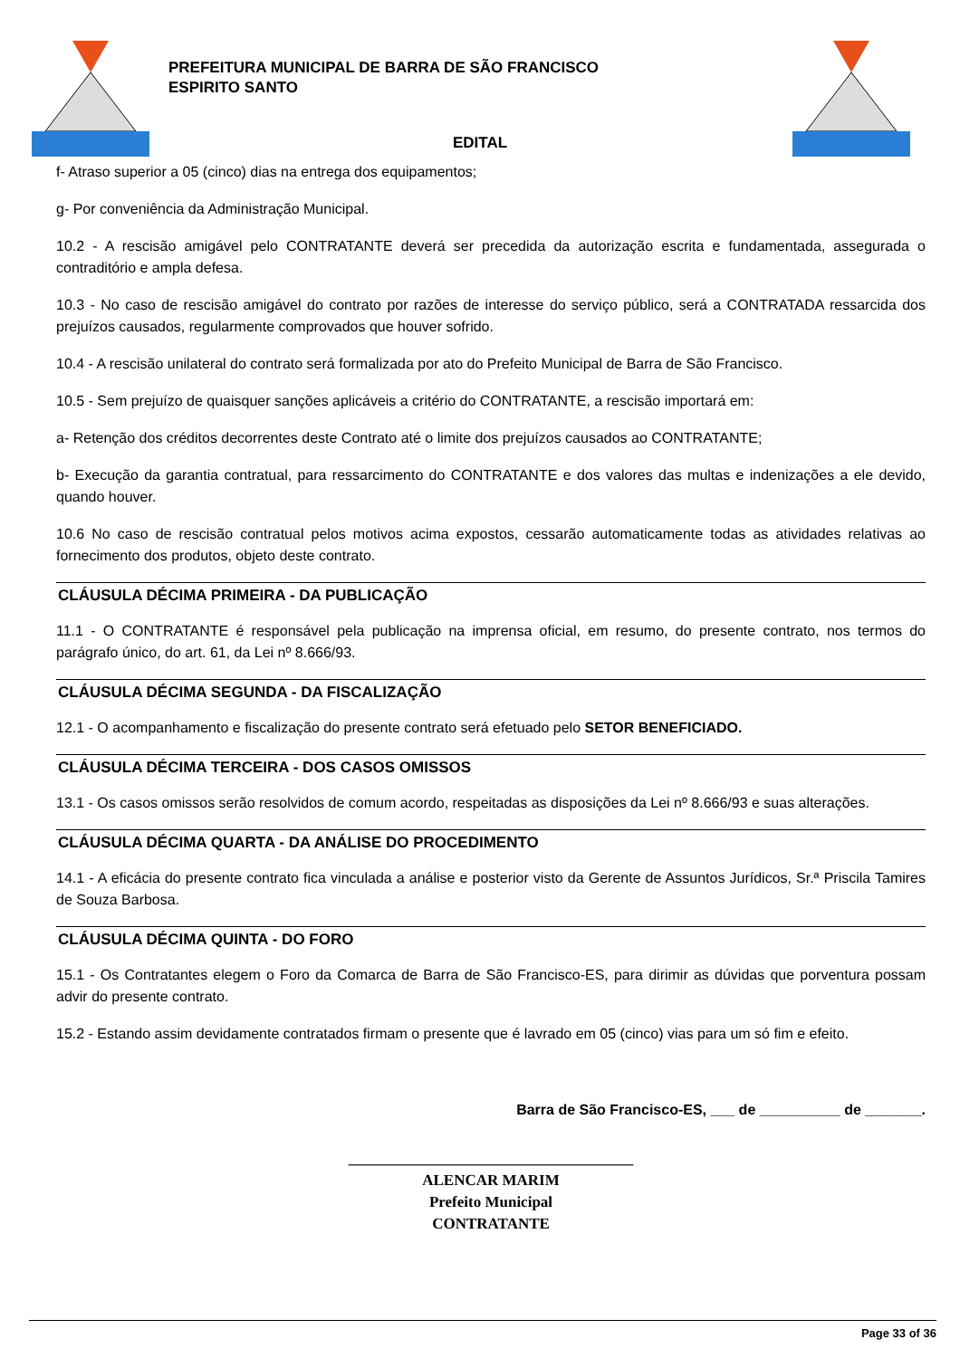PREFEITURA MUNICIPAL DE BARRA DE SÃO FRANCISCO
ESPIRITO SANTO
EDITAL
f- Atraso superior a 05 (cinco) dias na entrega dos equipamentos;
g- Por conveniência da Administração Municipal.
10.2 - A rescisão amigável pelo CONTRATANTE deverá ser precedida da autorização escrita e fundamentada, assegurada o contraditório e ampla defesa.
10.3 - No caso de rescisão amigável do contrato por razões de interesse do serviço público, será a CONTRATADA ressarcida dos prejuízos causados, regularmente comprovados que houver sofrido.
10.4 - A rescisão unilateral do contrato será formalizada por ato do Prefeito Municipal de Barra de São Francisco.
10.5 - Sem prejuízo de quaisquer sanções aplicáveis a critério do CONTRATANTE, a rescisão importará em:
a- Retenção dos créditos decorrentes deste Contrato até o limite dos prejuízos causados ao CONTRATANTE;
b- Execução da garantia contratual, para ressarcimento do CONTRATANTE e dos valores das multas e indenizações a ele devido, quando houver.
10.6 No caso de rescisão contratual pelos motivos acima expostos, cessarão automaticamente todas as atividades relativas ao fornecimento dos produtos, objeto deste contrato.
CLÁUSULA DÉCIMA PRIMEIRA - DA PUBLICAÇÃO
11.1 - O CONTRATANTE é responsável pela publicação na imprensa oficial, em resumo, do presente contrato, nos termos do parágrafo único, do art. 61, da Lei nº 8.666/93.
CLÁUSULA DÉCIMA SEGUNDA - DA FISCALIZAÇÃO
12.1 - O acompanhamento e fiscalização do presente contrato será efetuado pelo SETOR BENEFICIADO.
CLÁUSULA DÉCIMA TERCEIRA - DOS CASOS OMISSOS
13.1 - Os casos omissos serão resolvidos de comum acordo, respeitadas as disposições da Lei nº 8.666/93 e suas alterações.
CLÁUSULA DÉCIMA QUARTA - DA ANÁLISE DO PROCEDIMENTO
14.1 - A eficácia do presente contrato fica vinculada a análise e posterior visto da Gerente de Assuntos Jurídicos, Sr.ª Priscila Tamires de Souza Barbosa.
CLÁUSULA DÉCIMA QUINTA - DO FORO
15.1 - Os Contratantes elegem o Foro da Comarca de Barra de São Francisco-ES, para dirimir as dúvidas que porventura possam advir do presente contrato.
15.2 - Estando assim devidamente contratados firmam o presente que é lavrado em 05 (cinco) vias para um só fim e efeito.
Barra de São Francisco-ES, ___ de __________ de _______.
_____________________________________
ALENCAR MARIM
Prefeito Municipal
CONTRATANTE
Page 33 of 36